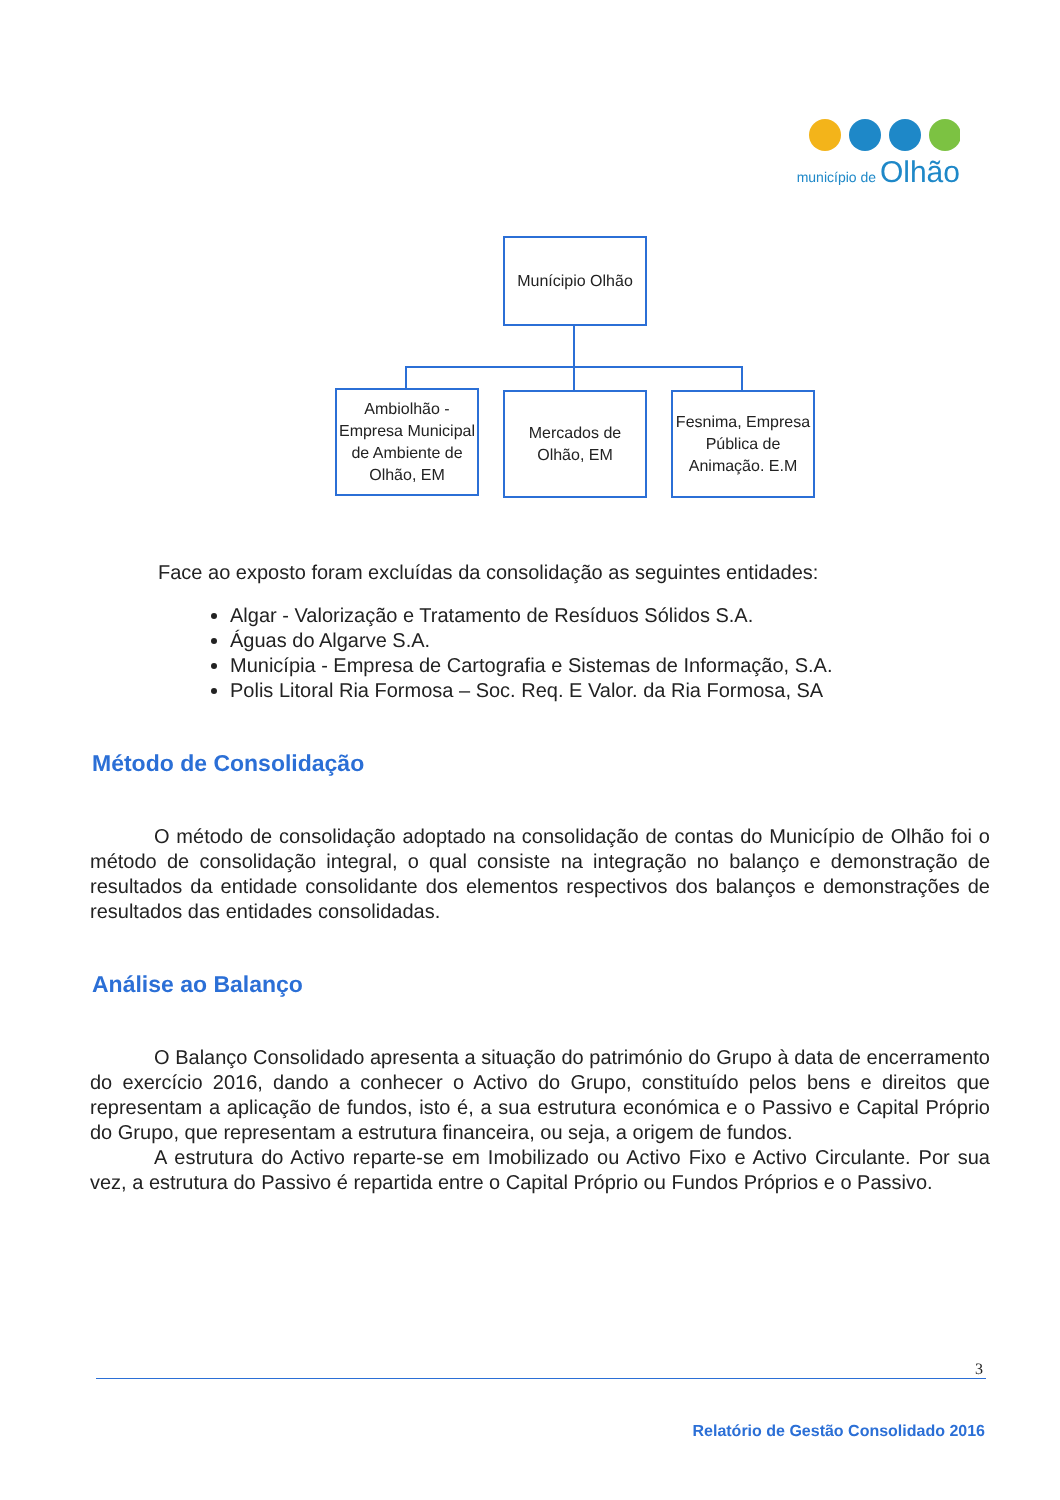município de Olhão
Munícipio Olhão
Ambiolhão - Empresa Municipal de Ambiente de Olhão, EM
Mercados de Olhão, EM
Fesnima, Empresa Pública de Animação. E.M
Face ao exposto foram excluídas da consolidação as seguintes entidades:
Algar - Valorização e Tratamento de Resíduos Sólidos S.A.
Águas do Algarve S.A.
Municípia - Empresa de Cartografia e Sistemas de Informação, S.A.
Polis Litoral Ria Formosa – Soc. Req. E Valor. da Ria Formosa, SA
Método de Consolidação
O método de consolidação adoptado na consolidação de contas do Município de Olhão foi o método de consolidação integral, o qual consiste na integração no balanço e demonstração de resultados da entidade consolidante dos elementos respectivos dos balanços e demonstrações de resultados das entidades consolidadas.
Análise ao Balanço
O Balanço Consolidado apresenta a situação do património do Grupo à data de encerramento do exercício 2016, dando a conhecer o Activo do Grupo, constituído pelos bens e direitos que representam a aplicação de fundos, isto é, a sua estrutura económica e o Passivo e Capital Próprio do Grupo, que representam a estrutura financeira, ou seja, a origem de fundos.
A estrutura do Activo reparte-se em Imobilizado ou Activo Fixo e Activo Circulante. Por sua vez, a estrutura do Passivo é repartida entre o Capital Próprio ou Fundos Próprios e o Passivo.
3
Relatório de Gestão Consolidado 2016